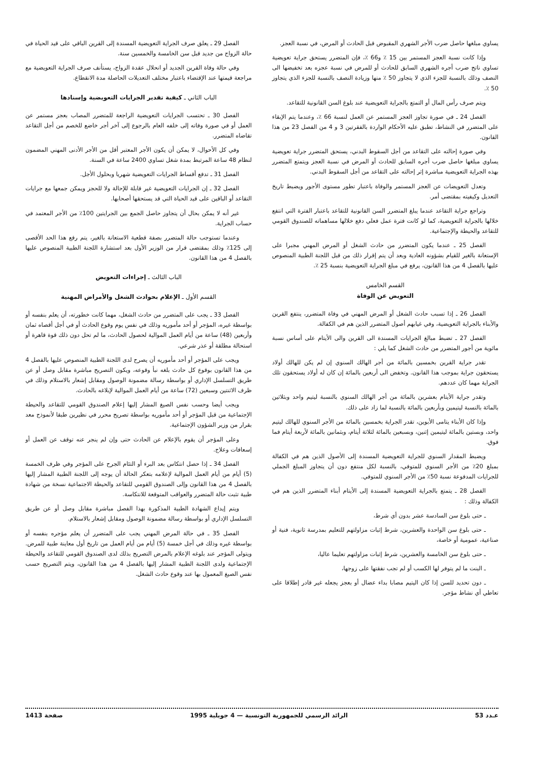يساوي مبلغها حاصل ضرب الأجر الشهري المقبوض قبل الحادث أو المرض، في نسبة العجز.
وإذا كانت نسبة العجز المستمر بين 15 ٪ و66 ٪، فإن المتضرر يستحق جراية تعويضية تساوي ناتج ضرب أجره الشهري السابق للحادث أو للمرض في نسبة عجزه بعد تخفيضها الى النصف وذلك بالنسبة للجزء الذي لا يتجاوز 50 ٪ منها وزيادة النصف بالنسبة للجزء الذي يتجاوز 50 ٪.
ويتم صرف رأس المال أو التمتع بالجراية التعويضية عند بلوغ السن القانونية للتقاعد.
الفصل 24 ـ في صورة تجاوز العجز المستمر عن العمل لنسبة 66 ٪، وعندما يتم الإبقاء على المتضرر في النشاط، تطبق عليه الأحكام الواردة بالفقرتين 3 و 4 من الفصل 23 من هذا القانون.
وفي صورة إحالته على التقاعد من أجل السقوط البدني، يستحق المتضرر جراية تعويضية يساوي مبلغها حاصل ضرب أجره السابق للحادث أو المرض في نسبة العجز ويتمتع المتضرر بهذه الجراية التعويضية مباشرة إثر إحالته على التقاعد من أجل السقوط البدني.
وتعدل التعويضات عن العجز المستمر والوفاة باعتبار تطور مستوى الأجور ويضبط تاريخ التعديل وكيفيته بمقتضى أمر.
وتراجع جراية التقاعد عندما يبلغ المتضرر السن القانونية للتقاعد باعتبار الفترة التي انتفع خلالها بالجراية التعويضية، كما لو كانت فترة عمل فعلي دفع خلالها مساهماته للصندوق القومي للتقاعد والحيطة والإجتماعية.
الفصل 25 ـ عندما يكون المتضرر من حادث الشغل أو المرض المهني مجبرا على الإستعانة بالغير للقيام بشؤونه العادية وبعد أن يتم إقرار ذلك من قبل اللجنة الطبية المنصوص عليها بالفصل 4 من هذا القانون، يرفع في مبلغ الجراية التعويضية بنسبة 25 ٪.
القسم الخامس
التعويض عن الوفاة
الفصل 26 ـ إذا تسبب حادث الشغل أو المرض المهني في وفاة المتضرر، ينتفع القرين والأبناء بالجراية التعويضية، وفي غيابهم أصول المتضرر الذين هم في الكفالة.
الفصل 27 ـ تضبط مبالغ الجرايات المسندة الى القرين والى الأيتام على أساس نسبة مائوية من أجور المتضرر من حادث الشغل كما يلي :
تقدر جراية القرين بخمسين بالمائة من أجر الهالك السنوي إن لم يكن للهالك أولاد يستحقون جراية بموجب هذا القانون. وتخفض الى أربعين بالمائة إن كان له أولاد يستحقون تلك الجراية مهما كان عددهم.
وتقدر جراية الأيتام بعشرين بالمائة من أجر الهالك السنوي بالنسبة ليتيم واحد وبثلاثين بالمائة بالنسبة ليتيمين وبأربعين بالمائة بالنسبة لما زاد على ذلك.
وإذا كان الأبناء يتامى الأبوين، تقدر الجراية بخمسين بالمائة من الأجر السنوي للهالك ليتيم واحد، وبستين بالمائة ليتيمين إثنين، وبسبعين بالمائة لثلاثة أيتام، وبثمانين بالمائة لأربعة أيتام فما فوق.
ويضبط المقدار السنوي للجراية التعويضية المسندة إلى الأصول الذين هم في الكفالة بمبلغ 20٪ من الأجر السنوي للمتوفي، بالنسبة لكل منتفع دون أن يتجاوز المبلغ الجملي للجرايات المدفوعة نسبة 50٪ من الأجر السنوي للمتوفي.
الفصل 28 ـ يتمتع بالجراية التعويضية المسندة إلى الأيتام أبناء المتضرر الذين هم في الكفالة وذلك :
ـ حتى بلوغ سن السادسة عشر بدون أي شرط،
ـ حتى بلوغ سن الواحدة والعشرين، شرط إثبات مزاولتهم للتعليم بمدرسة ثانوية، فنية أو صناعية، عمومية أو خاصة،
ـ حتى بلوغ سن الخامسة والعشرين، شرط إثبات مزاولتهم تعليما عاليا،
ـ البنت ما لم يتوفر لها الكسب أو لم تجب نفقتها على زوجها،
ـ دون تحديد للسن إذا كان اليتيم مصابا بداء عضال أو بعجز يجعله غير قادر إطلاقا على تعاطي أي نشاط مؤجر.
الفصل 29 ـ يعلق صرف الجراية التعويضية المسندة إلى القرين الباقي على قيد الحياة في حالة الزواج من جديد قبل سن الخامسة والخمسين سنة.
وفي حالة وفاة القرين الجديد أو انحلال عقدة الزواج، يستأنف صرف الجراية التعويضية مع مراجعة قيمتها عند الإقتضاء باعتبار مختلف التعديلات الحاصلة مدة الانقطاع.
الباب الثاني ـ كيفية تقدير الجرايات التعويضية وإسنادها
الفصل 30 ـ تحتسب الجرايات التعويضية الراجعة للمتضرر المصاب بعجز مستمر عن العمل أو في صورة وفاته إلى خلفه العام بالرجوع إلى آخر أجر خاضع للخصم من أجل التقاعد تقاضاه المتضرر.
وفي كل الأحوال، لا يمكن أن يكون الأجر المعتبر أقل من الأجر الأدنى المهني المضمون لنظام 48 ساعة المرتبط بمدة شغل تساوي 2400 ساعة في السنة.
الفصل 31 ـ تدفع أقساط الجرايات التعويضية شهريا وبحلول الأجل.
الفصل 32 ـ إن الجرايات التعويضية غير قابلة للإحالة ولا للحجز ويمكن جمعها مع جرايات التقاعد أو الباقين على قيد الحياة التي قد يستحقها أصحابها.
غير أنه لا يمكن بحال أن يتجاوز حاصل الجمع بين الجرايتين 100٪ من الأجر المعتمد في حساب الجراية.
وعندما تستوجب حالة المتضرر بصفة قطعية الاستعانة بالغير، يتم رفع هذا الحد الأقصى إلى 125٪ وذلك بمقتضى قرار من الوزير الأول بعد استشارة اللجنة الطبية المنصوص عليها بالفصل 4 من هذا القانون.
الباب الثالث ـ إجراءات التعويض
القسم الأول ـ الإعلام بحوادث الشغل والأمراض المهنية
الفصل 33 ـ يجب على المتضرر من حادث الشغل، مهما كانت خطورته، أن يعلم بنفسه أو بواسطة غيره، المؤجر أو أحد مأموريه وذلك في نفس يوم وقوع الحادث أو في أجل أقصاه ثمان وأربعين (48) ساعة من أيام العمل الموالية لحصول الحادث، ما لم تحل دون ذلك قوة قاهرة أو استحالة مطلقة أو عذر شرعي.
ويجب على المؤجر أو أحد مأموريه أن يصرح لدى اللجنة الطبية المنصوص عليها بالفصل 4 من هذا القانون بوقوع كل حادث بلغه نبأ وقوعه، ويكون التصريح مباشرة مقابل وصل أو عن طريق التسلسل الإداري أو بواسطة رسالة مضمونة الوصول ومقابل إشعار بالاستلام وذلك في ظرف الاثنتين وسبعين (72) ساعة من أيام العمل الموالية لإبلاغه بالحادث.
ويجب أيضا وحسب نفس الصيغ المشار إليها إعلام الصندوق القومي للتقاعد والحيطة الإجتماعية من قبل المؤجر أو أحد مأموريه بواسطة تصريح محرر في نظيرين طبقا لأنموذج معد بقرار من وزير الشؤون الإجتماعية.
وعلى المؤجر أن يقوم بالإعلام عن الحادث حتى وإن لم ينجر عنه توقف عن العمل أو إسعافات وعلاج.
الفصل 34 ـ إذا حصل انتكاس بعد البرء أو التئام الجرح على المؤجر وفي ظرف الخمسة (5) أيام من أيام العمل الموالية لإعلامه بتعكر الحالة أن يوجه إلى اللجنة الطبية المشار إليها بالفصل 4 من هذا القانون وإلى الصندوق القومي للتقاعد والحيطة الاجتماعية نسخة من شهادة طبية تثبت حالة المتضرر والعواقب المتوقعة للانتكاسة.
ويتم إيداع الشهادة الطبية المذكورة بهذا الفصل مباشرة مقابل وصل أو عن طريق التسلسل الإداري أو بواسطة رسالة مضمونة الوصول ومقابل إشعار بالاستلام.
الفصل 35 ـ في حالة المرض المهني يجب على المتضرر أن يعلم مؤجره بنفسه أو بواسطة غيره وذلك في أجل خمسة (5) أيام من أيام العمل من تاريخ أول معاينة طبية للمرض. ويتولى المؤجر عند بلوغه الإعلام بالمرض التصريح بذلك لدى الصندوق القومي للتقاعد والحيطة الإجتماعية ولدى اللجنة الطبية المشار إليها بالفصل 4 من هذا القانون، ويتم التصريح حسب نفس الصيغ المعمول بها عند وقوع حادث الشغل.
عـدد 53 الرائد الرسمي للجمهورية التونسية — 4 جويلية 1995 صفحة 1413